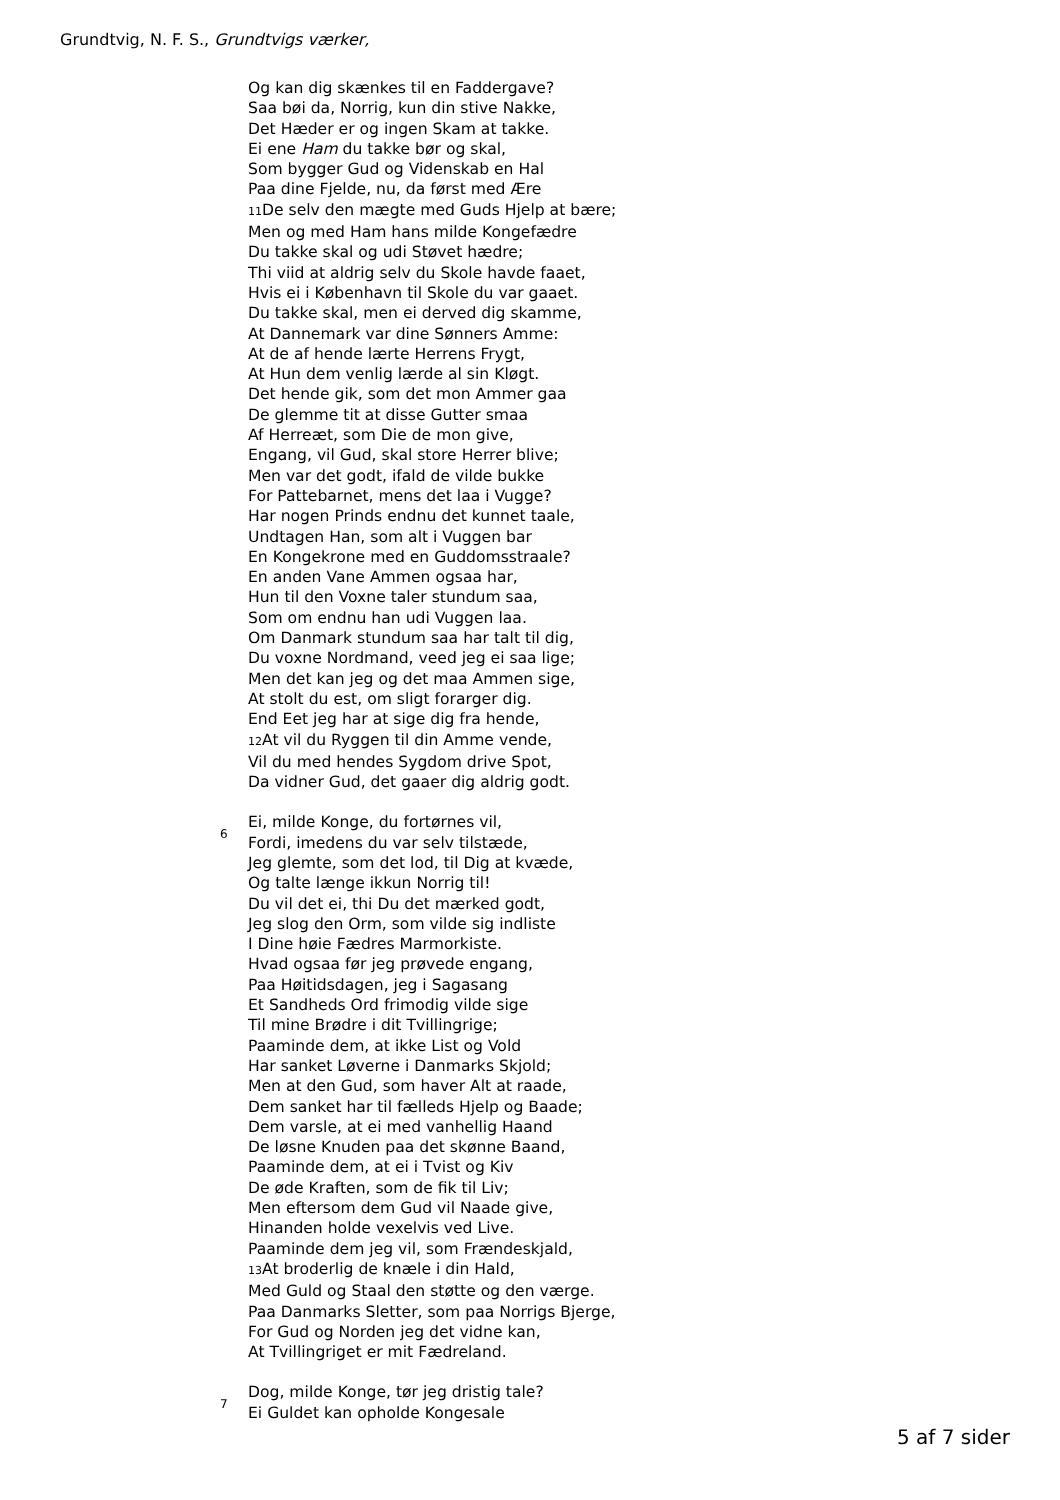Grundtvig, N. F. S., Grundtvigs værker,
Og kan dig skænkes til en Faddergave?
Saa bøi da, Norrig, kun din stive Nakke,
Det Hæder er og ingen Skam at takke.
Ei ene Ham du takke bør og skal,
Som bygger Gud og Videnskab en Hal
Paa dine Fjelde, nu, da først med Ære
11 De selv den mægte med Guds Hjelp at bære;
Men og med Ham hans milde Kongefædre
Du takke skal og udi Støvet hædre;
Thi viid at aldrig selv du Skole havde faaet,
Hvis ei i København til Skole du var gaaet.
Du takke skal, men ei derved dig skamme,
At Dannemark var dine Sønners Amme:
At de af hende lærte Herrens Frygt,
At Hun dem venlig lærde al sin Kløgt.
Det hende gik, som det mon Ammer gaa
De glemme tit at disse Gutter smaa
Af Herreæt, som Die de mon give,
Engang, vil Gud, skal store Herrer blive;
Men var det godt, ifald de vilde bukke
For Pattebarnet, mens det laa i Vugge?
Har nogen Prinds endnu det kunnet taale,
Undtagen Han, som alt i Vuggen bar
En Kongekrone med en Guddomsstraale?
En anden Vane Ammen ogsaa har,
Hun til den Voxne taler stundum saa,
Som om endnu han udi Vuggen laa.
Om Danmark stundum saa har talt til dig,
Du voxne Nordmand, veed jeg ei saa lige;
Men det kan jeg og det maa Ammen sige,
At stolt du est, om sligt forarger dig.
End Eet jeg har at sige dig fra hende,
12 At vil du Ryggen til din Amme vende,
Vil du med hendes Sygdom drive Spot,
Da vidner Gud, det gaaer dig aldrig godt.
6
Ei, milde Konge, du fortørnes vil,
Fordi, imedens du var selv tilstæde,
Jeg glemte, som det lod, til Dig at kvæde,
Og talte længe ikkun Norrig til!
Du vil det ei, thi Du det mærked godt,
Jeg slog den Orm, som vilde sig indliste
I Dine høie Fædres Marmorkiste.
Hvad ogsaa før jeg prøvede engang,
Paa Høitidsdagen, jeg i Sagasang
Et Sandheds Ord frimodig vilde sige
Til mine Brødre i dit Tvillingrige;
Paaminde dem, at ikke List og Vold
Har sanket Løverne i Danmarks Skjold;
Men at den Gud, som haver Alt at raade,
Dem sanket har til fælleds Hjelp og Baade;
Dem varsle, at ei med vanhellig Haand
De løsne Knuden paa det skønne Baand,
Paaminde dem, at ei i Tvist og Kiv
De øde Kraften, som de fik til Liv;
Men eftersom dem Gud vil Naade give,
Hinanden holde vexelvis ved Live.
Paaminde dem jeg vil, som Frændeskjald,
13 At broderlig de knæle i din Hald,
Med Guld og Staal den støtte og den værge.
Paa Danmarks Sletter, som paa Norrigs Bjerge,
For Gud og Norden jeg det vidne kan,
At Tvillingriget er mit Fædreland.
7
Dog, milde Konge, tør jeg dristig tale?
Ei Guldet kan opholde Kongesale
5 af 7 sider